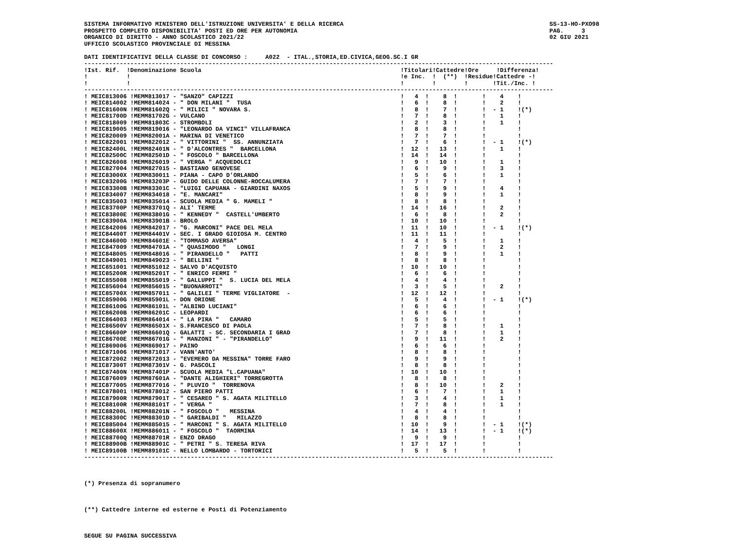SISTEMA INFORMATIVO MINISTERO DELL'ISTRUZIONE UNIVERSITA' E DELLA RICERCA
PROSPETTO COMPLETO DISPONIBILITA' POSTI ED ORE PER AUTONOMIA
ORGANICO DI DIRITTO - ANNO SCOLASTICO 2021/22
UFFICIO SCOLASTICO PROVINCIALE DI MESSINA
SS-13-HO-PXO98
PAG. 3
02 GIU 2021
DATI IDENTIFICATIVI DELLA CLASSE DI CONCORSO :     A022  - ITAL.,STORIA,ED.CIVICA,GEOG.SC.I GR
------------------------------------------------------------------------------------------------------------------------------------
!Ist. Rif.  !Denominazione Scuola                                                        !Titolari!Cattedre!Ore     !Differenza!
!           !                                                                            !e Inc.  !  (**)  !Residue!Cattedre -!
!           !                                                                            !        !        !       !Tit./Inc. !
------------------------------------------------------------------------------------------------------------------------------------
! MEIC813006 !MEMM813017 - "SANZO" CAPIZZI                                               !   4  !    8  !       !    4    !
! MEIC814002 !MEMM814024 - " DON MILANI "  TUSA                                          !   6  !    8  !       !    2    !
! MEIC81600N !MEMM81602Q - " MILICI " NOVARA S.                                          !   8  !    7  !       !  - 1    !(*)
! MEIC81700D !MEMM81702G - VULCANO                                                       !   7  !    8  !       !    1    !
! MEIC818009 !MEMM81803C - STROMBOLI                                                     !   2  !    3  !       !    1    !
! MEIC819005 !MEMM819016 - "LEONARDO DA VINCI" VILLAFRANCA                               !   8  !    8  !       !         !
! MEIC820009 !MEMM82001A - MARINA DI VENETICO                                            !   7  !    7  !       !         !
! MEIC822001 !MEMM822012 - " VITTORINI "  SS. ANNUNZIATA                                 !   7  !    6  !       !  - 1    !(*)
! MEIC82400L !MEMM82401N - " D'ALCONTRES "  BARCELLONA                                   !  12  !   13  !       !    1    !
! MEIC82500C !MEMM82501D - " FOSCOLO " BARCELLONA                                        !  14  !   14  !       !         !
! MEIC826008 !MEMM826019 - " VERGA " ACQUEDOLCI                                          !   9  !   10  !       !    1    !
! MEIC827004 !MEMM827015 - BASTIANO GENOVESE                                             !   6  !    9  !       !    3    !
! MEIC83000X !MEMM830011 - PIANA - CAPO D'ORLANDO                                        !   5  !    6  !       !    1    !
! MEIC83200G !MEMM83203P - GUIDO DELLE COLONNE-ROCCALUMERA                               !   7  !    7  !       !         !
! MEIC83300B !MEMM83301C - "LUIGI CAPUANA - GIARDINI NAXOS                               !   5  !    9  !       !    4    !
! MEIC834007 !MEMM834018 - "E. MANCARI"                                                  !   8  !    9  !       !    1    !
! MEIC835003 !MEMM835014 - SCUOLA MEDIA " G. MAMELI "                                    !   8  !    8  !       !         !
! MEIC83700P !MEMM83701Q - ALI' TERME                                                    !  14  !   16  !       !    2    !
! MEIC83800E !MEMM83801G - " KENNEDY "  CASTELL'UMBERTO                                  !   6  !    8  !       !    2    !
! MEIC83900A !MEMM83901B - BROLO                                                         !  10  !   10  !       !         !
! MEIC842006 !MEMM842017 - "G. MARCONI" PACE DEL MELA                                    !  11  !   10  !       !  - 1    !(*)
! MEIC84400T !MEMM84401V - SEC. I GRADO GIOIOSA M. CENTRO                                !  11  !   11  !       !         !
! MEIC84600D !MEMM84601E - "TOMMASO AVERSA"                                              !   4  !    5  !       !    1    !
! MEIC847009 !MEMM84701A - " QUASIMODO "   LONGI                                         !   7  !    9  !       !    2    !
! MEIC848005 !MEMM848016 - " PIRANDELLO "   PATTI                                        !   8  !    9  !       !    1    !
! MEIC849001 !MEMM849023 - " BELLINI "                                                   !   8  !    8  !       !         !
! MEIC851001 !MEMM851012 - SALVO D'ACQUISTO                                              !  10  !   10  !       !         !
! MEIC85200R !MEMM85201T - " ENRICO FERMI "                                              !   6  !    6  !       !         !
! MEIC855008 !MEMM855019 - " GALLUPPI "  S. LUCIA DEL MELA                               !   4  !    4  !       !         !
! MEIC856004 !MEMM856015 - "BUONARROTI"                                                  !   3  !    5  !       !    2    !
! MEIC85700X !MEMM857011 - " GALILEI " TERME VIGLIATORE  -                               !  12  !   12  !       !         !
! MEIC85900G !MEMM85901L - DON ORIONE                                                    !   5  !    4  !       !  - 1    !(*)
! MEIC86100G !MEMM86101L - "ALBINO LUCIANI"                                              !   6  !    6  !       !         !
! MEIC86200B !MEMM86201C - LEOPARDI                                                      !   6  !    6  !       !         !
! MEIC864003 !MEMM864014 - " LA PIRA "   CAMARO                                          !   5  !    5  !       !         !
! MEIC86500V !MEMM86501X - S.FRANCESCO DI PAOLA                                          !   7  !    8  !       !    1    !
! MEIC86600P !MEMM86601Q - GALATTI - SC. SECONDARIA I GRAD                               !   7  !    8  !       !    1    !
! MEIC86700E !MEMM86701G - " MANZONI " - "PIRANDELLO"                                    !   9  !   11  !       !    2    !
! MEIC869006 !MEMM869017 - PAINO                                                         !   6  !    6  !       !         !
! MEIC871006 !MEMM871017 - VANN'ANTO'                                                    !   8  !    8  !       !         !
! MEIC872002 !MEMM872013 - "EVEMERO DA MESSINA" TORRE FARO                               !   9  !    9  !       !         !
! MEIC87300T !MEMM87301V - G. PASCOLI                                                    !   8  !    8  !       !         !
! MEIC87400N !MEMM87401P - SCUOLA MEDIA "L.CAPUANA"                                      !  10  !   10  !       !         !
! MEIC876009 !MEMM87601A - "DANTE ALIGHIERI" TORREGROTTA                                 !   8  !    8  !       !         !
! MEIC877005 !MEMM877016 - " PLUVIO "  TORRENOVA                                         !   8  !   10  !       !    2    !
! MEIC878001 !MEMM878012 - SAN PIERO PATTI                                               !   6  !    7  !       !    1    !
! MEIC87900R !MEMM87901T - " CESAREO " S. AGATA MILITELLO                                !   3  !    4  !       !    1    !
! MEIC88100R !MEMM88101T - " VERGA "                                                     !   7  !    8  !       !    1    !
! MEIC88200L !MEMM88201N - " FOSCOLO "   MESSINA                                         !   4  !    4  !       !         !
! MEIC88300C !MEMM88301D - " GARIBALDI "   MILAZZO                                       !   8  !    8  !       !         !
! MEIC885004 !MEMM885015 - " MARCONI " S. AGATA MILITELLO                                !  10  !    9  !       !  - 1    !(*)
! MEIC88600X !MEMM886011 - " FOSCOLO "  TAORMINA                                         !  14  !   13  !       !  - 1    !(*)
! MEIC88700Q !MEMM88701R - ENZO DRAGO                                                    !   9  !    9  !       !         !
! MEIC88900B !MEMM88901C - " PETRI " S. TERESA RIVA                                      !  17  !   17  !       !         !
! MEIC89100B !MEMM89101C - NELLO LOMBARDO - TORTORICI                                    !   5  !    5  !       !         !
------------------------------------------------------------------------------------------------------------------------------------



(*) Presenza di sopranumero



(**) Cattedre interne ed esterne e Posti di Potenziamento



SEGUE SU PAGINA SUCCESSIVA